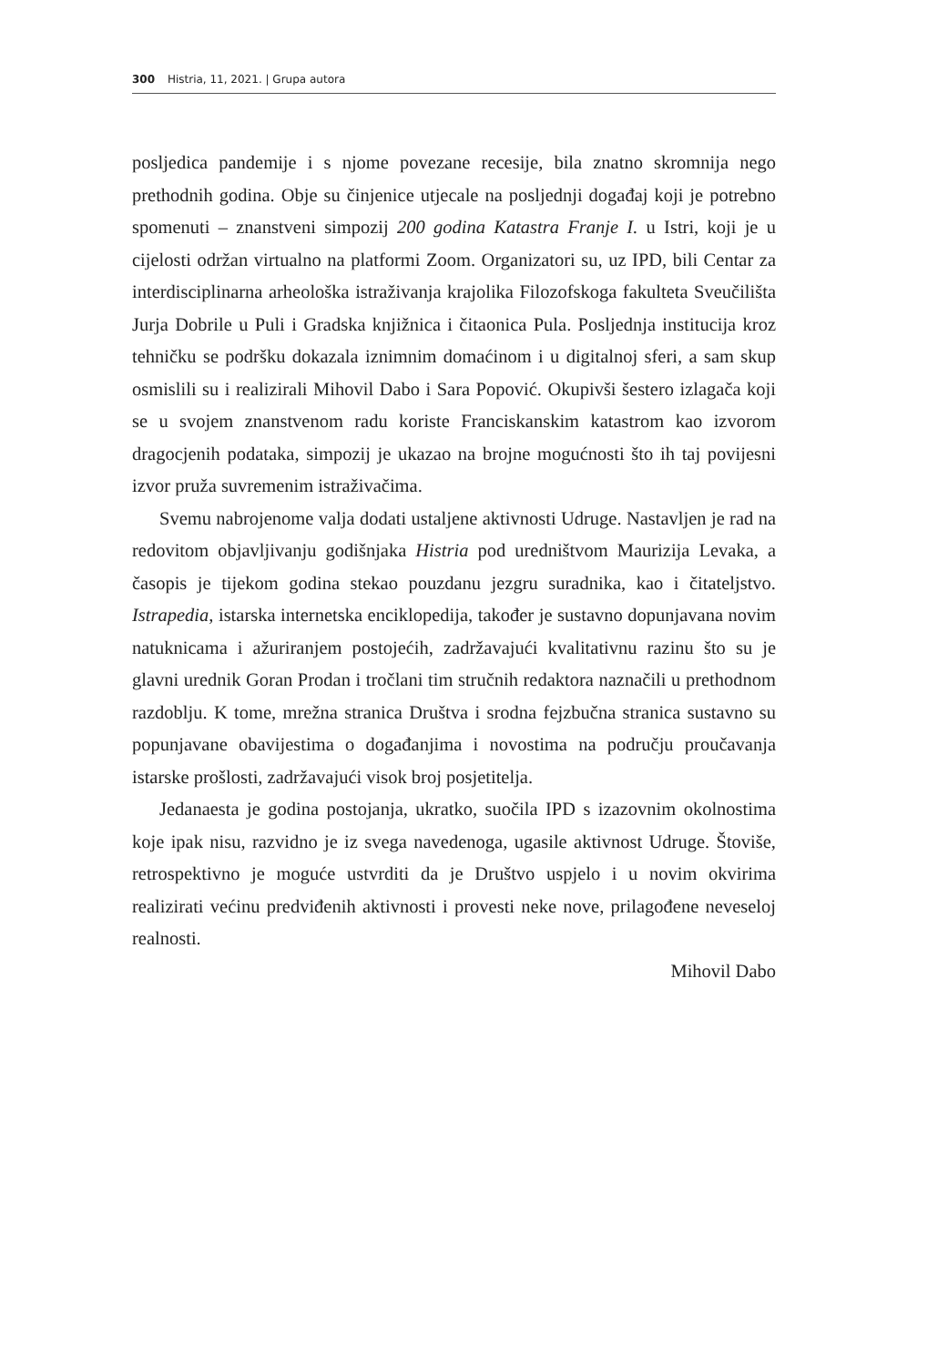300 Histria, 11, 2021. | Grupa autora
posljedica pandemije i s njome povezane recesije, bila znatno skromnija nego prethodnih godina. Obje su činjenice utjecale na posljednji događaj koji je potrebno spomenuti – znanstveni simpozij 200 godina Katastra Franje I. u Istri, koji je u cijelosti održan virtualno na platformi Zoom. Organizatori su, uz IPD, bili Centar za interdisciplinarna arheološka istraživanja krajolika Filozofskoga fakulteta Sveučilišta Jurja Dobrile u Puli i Gradska knjižnica i čitaonica Pula. Posljednja institucija kroz tehničku se podršku dokazala iznimnim domaćinom i u digitalnoj sferi, a sam skup osmislili su i realizirali Mihovil Dabo i Sara Popović. Okupivši šestero izlagača koji se u svojem znanstvenom radu koriste Franciskanskim katastrom kao izvorom dragocjenih podataka, simpozij je ukazao na brojne mogućnosti što ih taj povijesni izvor pruža suvremenim istraživačima.
Svemu nabrojenome valja dodati ustaljene aktivnosti Udruge. Nastavljen je rad na redovitom objavljivanju godišnjaka Histria pod uredništvom Maurizija Levaka, a časopis je tijekom godina stekao pouzdanu jezgru suradnika, kao i čitateljstvo. Istrapedia, istarska internetska enciklopedija, također je sustavno dopunjavana novim natuknicama i ažuriranjem postojećih, zadržavajući kvalitativnu razinu što su je glavni urednik Goran Prodan i tročlani tim stručnih redaktora naznačili u prethodnom razdoblju. K tome, mrežna stranica Društva i srodna fejzbučna stranica sustavno su popunjavane obavijestima o događanjima i novostima na području proučavanja istarske prošlosti, zadržavajući visok broj posjetitelja.
Jedanaesta je godina postojanja, ukratko, suočila IPD s izazovnim okolnostima koje ipak nisu, razvidno je iz svega navedenoga, ugasile aktivnost Udruge. Štoviše, retrospektivno je moguće ustvrditi da je Društvo uspjelo i u novim okvirima realizirati većinu predviđenih aktivnosti i provesti neke nove, prilagođene neveseloj realnosti.
Mihovil Dabo